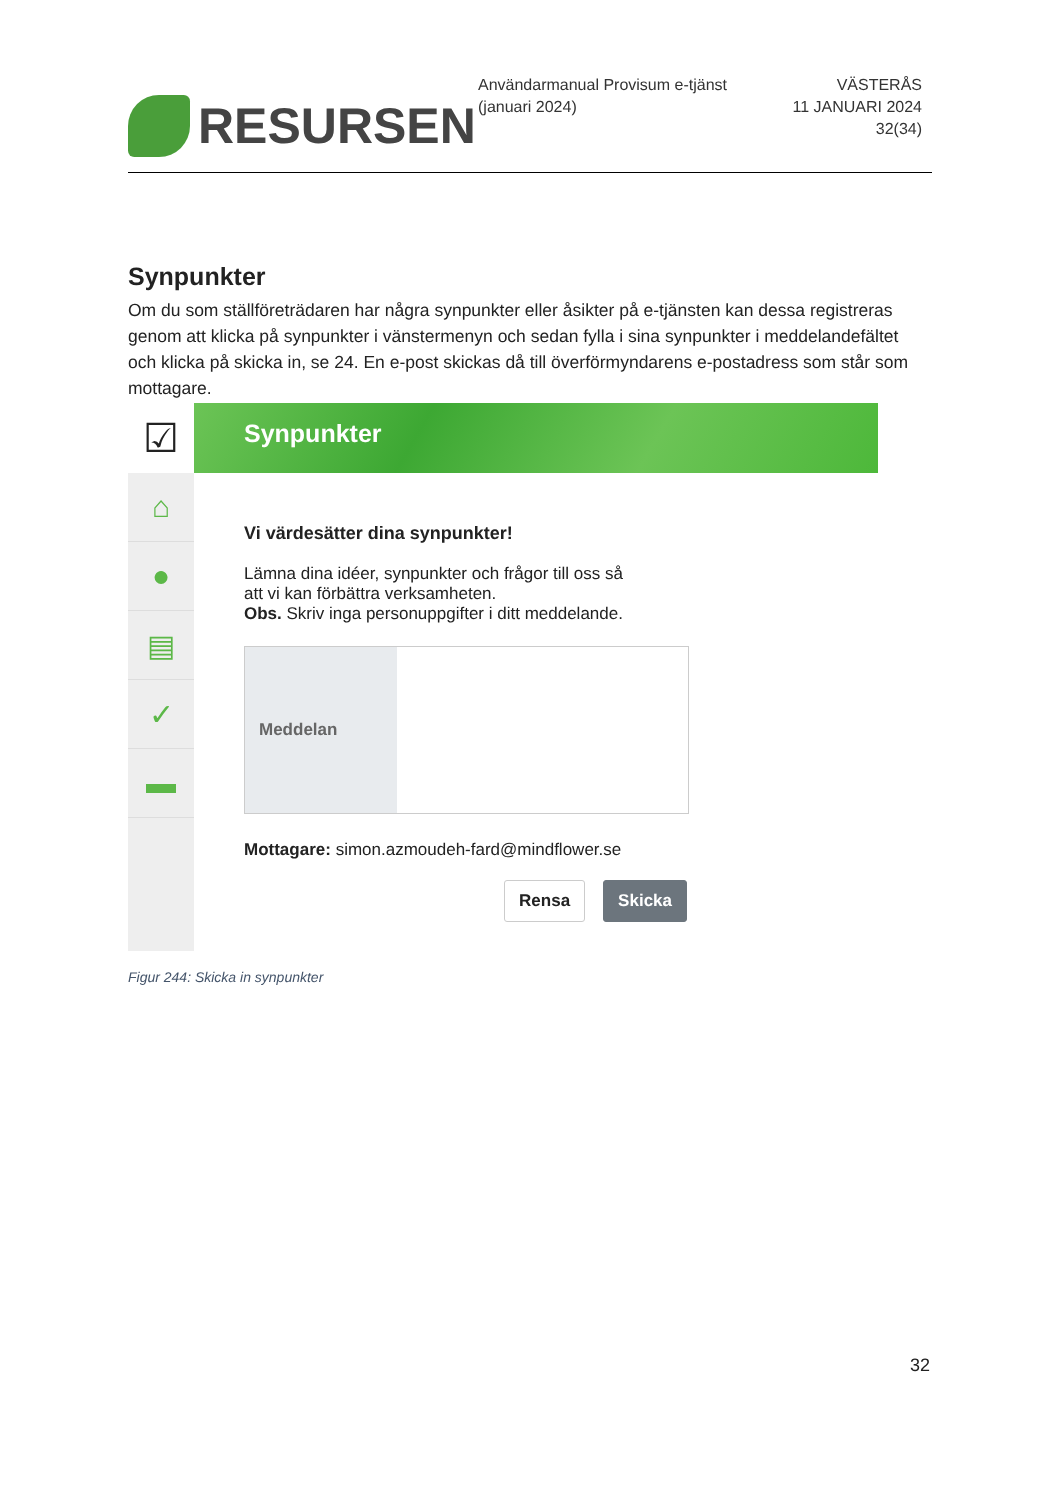RESURSEN
Användarmanual Provisum e-tjänst (januari 2024)
VÄSTERÅS
11 JANUARI 2024
32(34)
Synpunkter
Om du som ställföreträdaren har några synpunkter eller åsikter på e-tjänsten kan dessa registreras genom att klicka på synpunkter i vänstermenyn och sedan fylla i sina synpunkter i meddelandefältet och klicka på skicka in, se 24. En e-post skickas då till överförmyndarens e-postadress som står som mottagare.
☑
⌂
●
▤
✓
▬
Synpunkter
Vi värdesätter dina synpunkter!
Lämna dina idéer, synpunkter och frågor till oss så
att vi kan förbättra verksamheten.
Obs. Skriv inga personuppgifter i ditt meddelande.
Meddelan
Mottagare: simon.azmoudeh-fard@mindflower.se
Rensa Skicka
Figur 244: Skicka in synpunkter
32